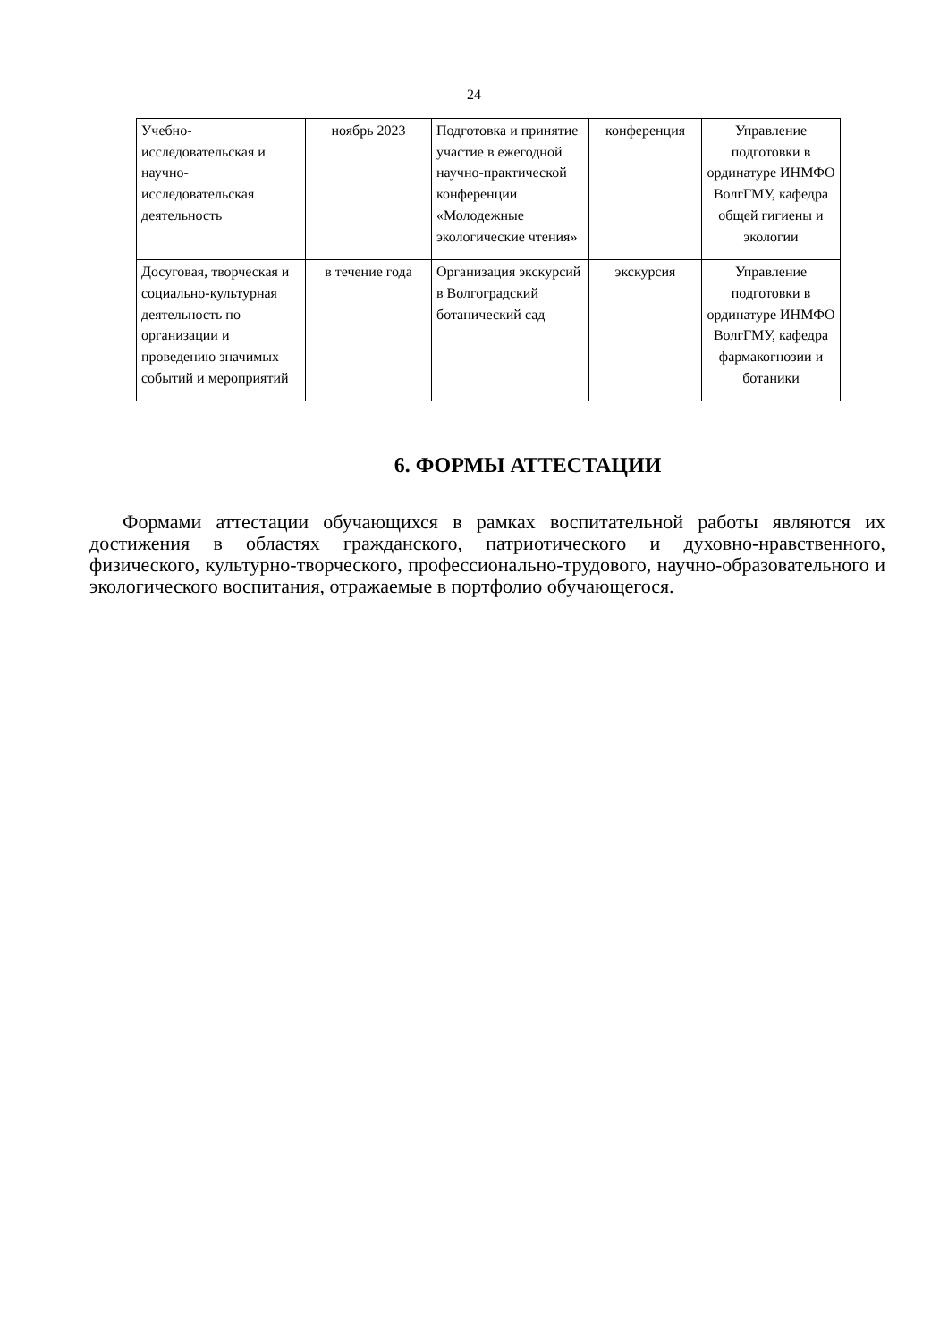24
| Учебно- исследовательская и научно-исследовательская деятельность | ноябрь 2023 | Подготовка и принятие участие в ежегодной научно-практической конференции «Молодежные экологические чтения» | конференция | Управление подготовки в ординатуре ИНМФО ВолгГМУ, кафедра общей гигиены и экологии |
| Досуговая, творческая и социально-культурная деятельность по организации и проведению значимых событий и мероприятий | в течение года | Организация экскурсий в Волгоградский ботанический сад | экскурсия | Управление подготовки в ординатуре ИНМФО ВолгГМУ, кафедра фармакогнозии и ботаники |
6. ФОРМЫ АТТЕСТАЦИИ
Формами аттестации обучающихся в рамках воспитательной работы являются их достижения в областях гражданского, патриотического и духовно-нравственного, физического, культурно-творческого, профессионально-трудового, научно-образовательного и экологического воспитания, отражаемые в портфолио обучающегося.